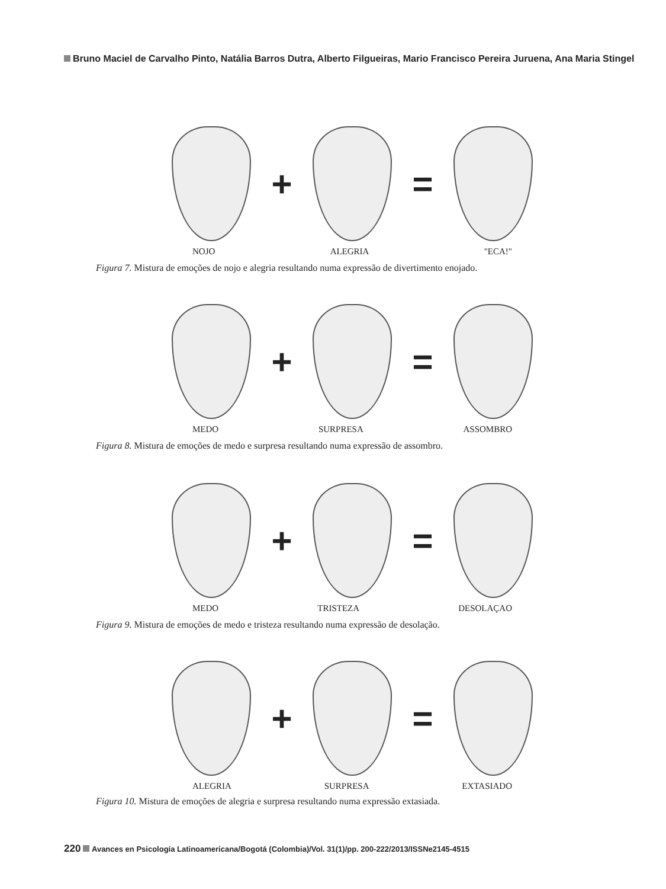Bruno Maciel de Carvalho Pinto, Natália Barros Dutra, Alberto Filgueiras, Mario Francisco Pereira Juruena, Ana Maria Stingel
+ =
NOJO ALEGRIA "ECA!"
Figura 7. Mistura de emoções de nojo e alegria resultando numa expressão de divertimento enojado.
+ =
MEDO SURPRESA ASSOMBRO
Figura 8. Mistura de emoções de medo e surpresa resultando numa expressão de assombro.
+ =
MEDO TRISTEZA DESOLAÇAO
Figura 9. Mistura de emoções de medo e tristeza resultando numa expressão de desolação.
+ =
ALEGRIA SURPRESA EXTASIADO
Figura 10. Mistura de emoções de alegria e surpresa resultando numa expressão extasiada.
220 Avances en Psicología Latinoamericana/Bogotá (Colombia)/Vol. 31(1)/pp. 200-222/2013/ISSNe2145-4515